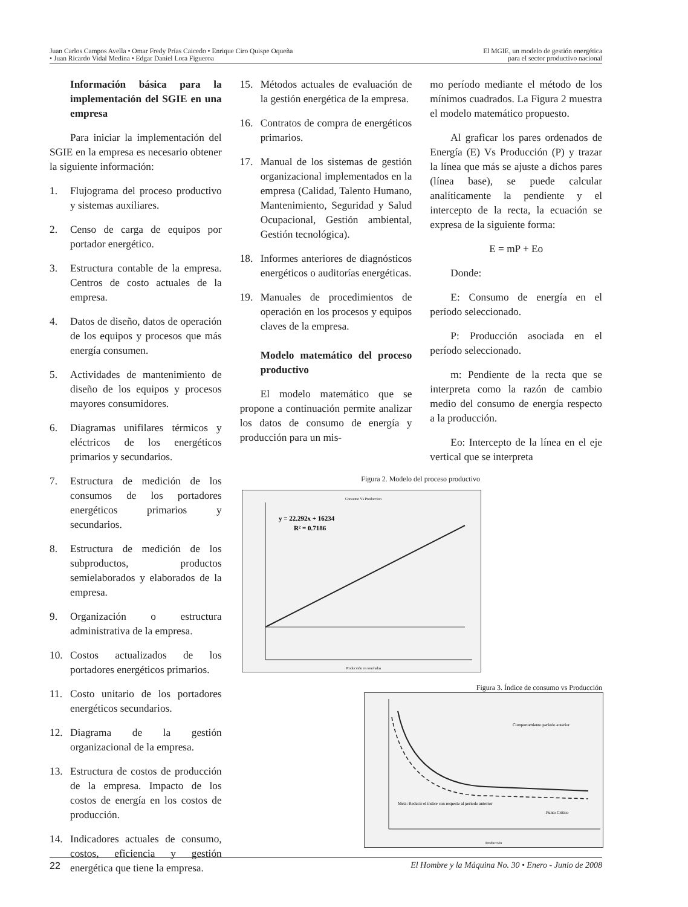Juan Carlos Campos Avella • Omar Fredy Prías Caicedo • Enrique Ciro Quispe Oqueña
• Juan Ricardo Vidal Medina • Edgar Daniel Lora Figueroa
El MGIE, un modelo de gestión energética
para el sector productivo nacional
Información básica para la implementación del SGIE en una empresa
Para iniciar la implementación del SGIE en la empresa es necesario obtener la siguiente información:
1. Flujograma del proceso productivo y sistemas auxiliares.
2. Censo de carga de equipos por portador energético.
3. Estructura contable de la empresa. Centros de costo actuales de la empresa.
4. Datos de diseño, datos de operación de los equipos y procesos que más energía consumen.
5. Actividades de mantenimiento de diseño de los equipos y procesos mayores consumidores.
6. Diagramas unifilares térmicos y eléctricos de los energéticos primarios y secundarios.
7. Estructura de medición de los consumos de los portadores energéticos primarios y secundarios.
8. Estructura de medición de los subproductos, productos semielaborados y elaborados de la empresa.
9. Organización o estructura administrativa de la empresa.
10. Costos actualizados de los portadores energéticos primarios.
11. Costo unitario de los portadores energéticos secundarios.
12. Diagrama de la gestión organizacional de la empresa.
13. Estructura de costos de producción de la empresa. Impacto de los costos de energía en los costos de producción.
14. Indicadores actuales de consumo, costos, eficiencia y gestión energética que tiene la empresa.
15. Métodos actuales de evaluación de la gestión energética de la empresa.
16. Contratos de compra de energéticos primarios.
17. Manual de los sistemas de gestión organizacional implementados en la empresa (Calidad, Talento Humano, Mantenimiento, Seguridad y Salud Ocupacional, Gestión ambiental, Gestión tecnológica).
18. Informes anteriores de diagnósticos energéticos o auditorías energéticas.
19. Manuales de procedimientos de operación en los procesos y equipos claves de la empresa.
Modelo matemático del proceso productivo
El modelo matemático que se propone a continuación permite analizar los datos de consumo de energía y producción para un mis-
mo período mediante el método de los mínimos cuadrados. La Figura 2 muestra el modelo matemático propuesto.
Al graficar los pares ordenados de Energía (E) Vs Producción (P) y trazar la línea que más se ajuste a dichos pares (línea base), se puede calcular analíticamente la pendiente y el intercepto de la recta, la ecuación se expresa de la siguiente forma:
E = mP + Eo
Donde:
E: Consumo de energía en el período seleccionado.
P: Producción asociada en el período seleccionado.
m: Pendiente de la recta que se interpreta como la razón de cambio medio del consumo de energía respecto a la producción.
Eo: Intercepto de la línea en el eje vertical que se interpreta
Figura 2. Modelo del proceso productivo
Consumo Vs Produccion
y = 22.292x + 16234
R² = 0.7186
Producción en toneladas
Figura 3. Índice de consumo vs Producción
Comportamiento periodo anterior
Meta: Reducir el índice con respecto al período anterior
Punto Crítico
Producción
22 El Hombre y la Máquina No. 30 • Enero - Junio de 2008